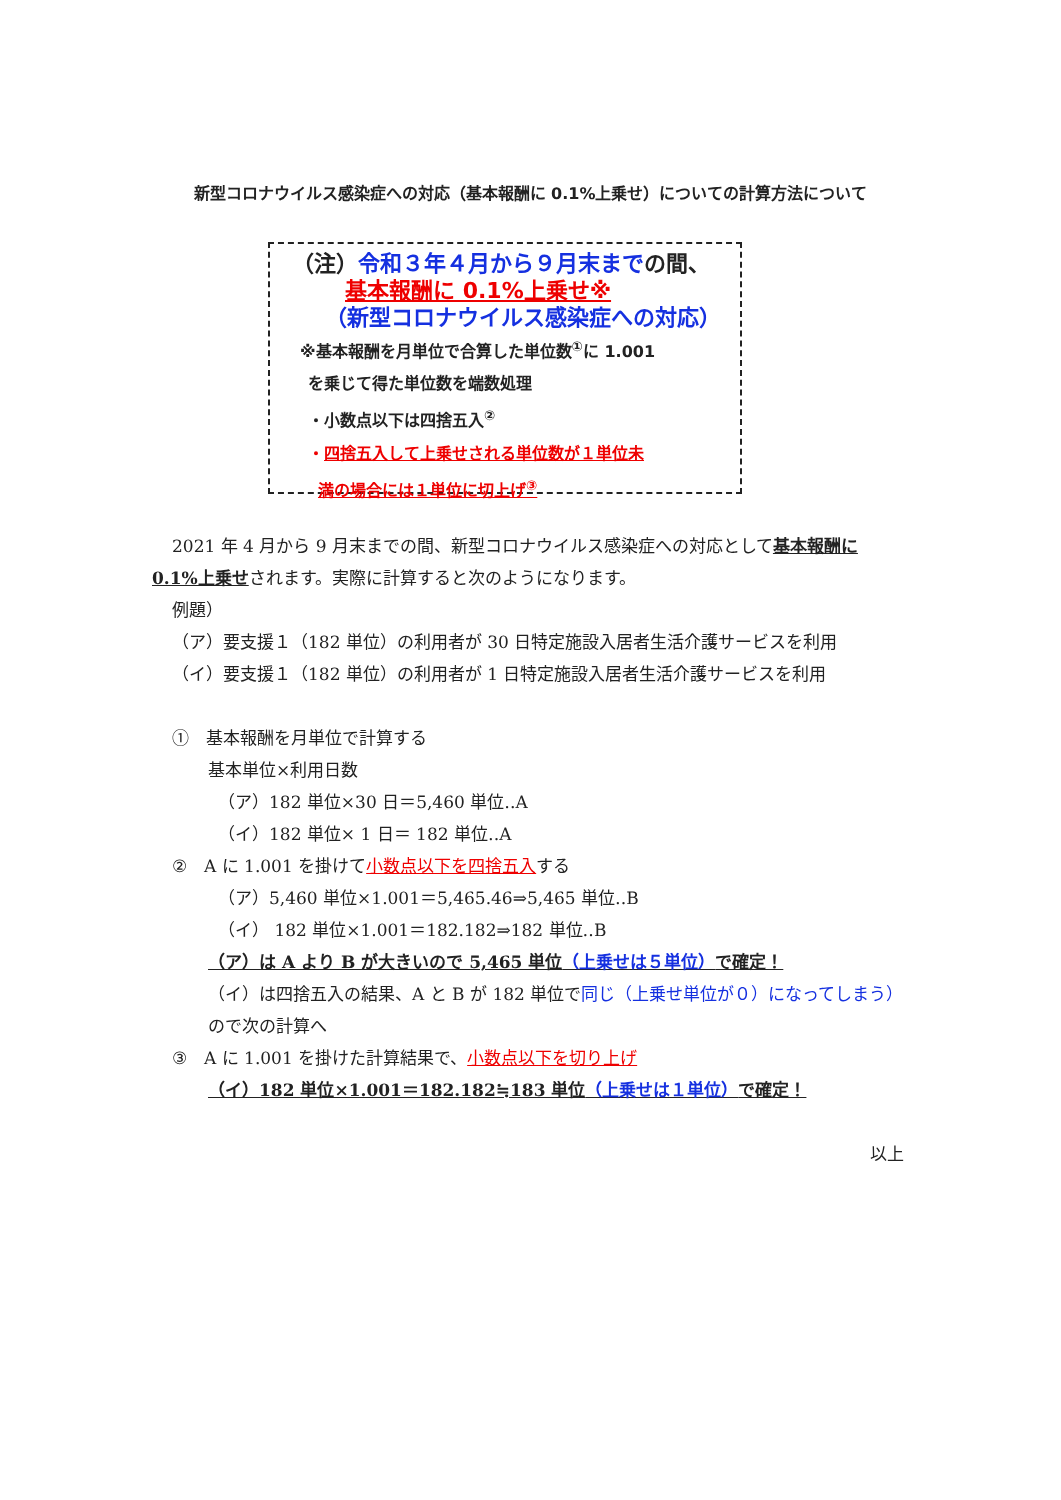新型コロナウイルス感染症への対応（基本報酬に 0.1%上乗せ）についての計算方法について
（注）令和３年４月から９月末までの間、
基本報酬に 0.1%上乗せ※
（新型コロナウイルス感染症への対応）
※基本報酬を月単位で合算した単位数<sup>①</sup>に 1.001
を乗じて得た単位数を端数処理
・小数点以下は四捨五入<sup>②</sup>
・四捨五入して上乗せされる単位数が１単位未
満の場合には１単位に切上げ<sup>③</sup>
2021 年 4 月から 9 月末までの間、新型コロナウイルス感染症への対応として基本報酬に
0.1%上乗せされます。実際に計算すると次のようになります。
例題）
（ア）要支援１（182 単位）の利用者が 30 日特定施設入居者生活介護サービスを利用
（イ）要支援１（182 単位）の利用者が 1 日特定施設入居者生活介護サービスを利用
①　基本報酬を月単位で計算する
基本単位×利用日数
（ア）182 単位×30 日＝5,460 単位‥A
（イ）182 単位× 1 日＝ 182 単位‥A
②　A に 1.001 を掛けて小数点以下を四捨五入する
（ア）5,460 単位×1.001＝5,465.46⇒5,465 単位‥B
（イ） 182 単位×1.001＝182.182⇒182 単位‥B
（ア）は A より B が大きいので 5,465 単位（上乗せは５単位）で確定！
（イ）は四捨五入の結果、A と B が 182 単位で同じ（上乗せ単位が０）になってしまう）ので次の計算へ
③　A に 1.001 を掛けた計算結果で、小数点以下を切り上げ
（イ）182 単位×1.001＝182.182≒183 単位（上乗せは１単位）で確定！
以上